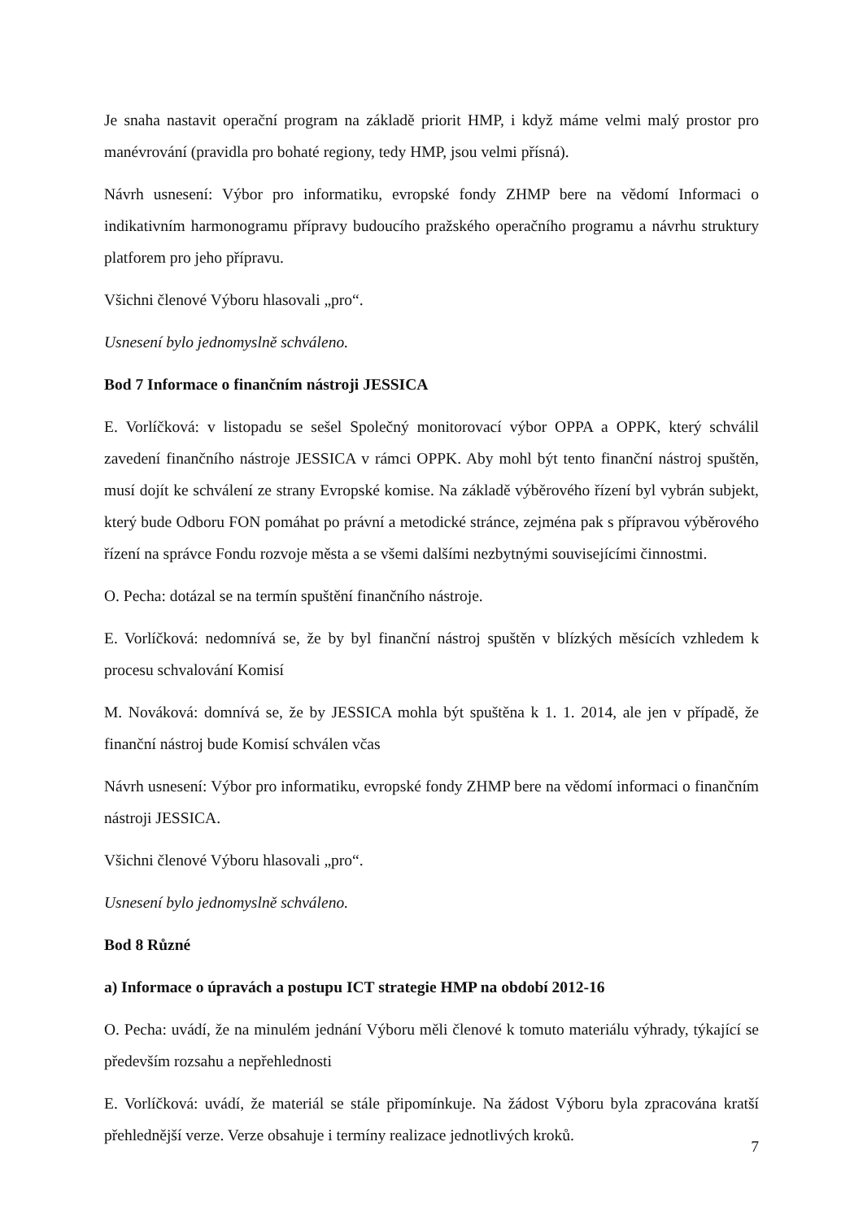Je snaha nastavit operační program na základě priorit HMP, i když máme velmi malý prostor pro manévrování (pravidla pro bohaté regiony, tedy HMP, jsou velmi přísná).
Návrh usnesení: Výbor pro informatiku, evropské fondy ZHMP bere na vědomí Informaci o indikativním harmonogramu přípravy budoucího pražského operačního programu a návrhu struktury platforem pro jeho přípravu.
Všichni členové Výboru hlasovali „pro“.
Usnesení bylo jednomyslně schváleno.
Bod 7 Informace o finančním nástroji JESSICA
E. Vorlíčková: v listopadu se sešel Společný monitorovací výbor OPPA a OPPK, který schválil zavedení finančního nástroje JESSICA v rámci OPPK. Aby mohl být tento finanční nástroj spuštěn, musí dojít ke schválení ze strany Evropské komise. Na základě výběrového řízení byl vybrán subjekt, který bude Odboru FON pomáhat po právní a metodické stránce, zejména pak s přípravou výběrového řízení na správce Fondu rozvoje města a se všemi dalšími nezbytnými souvisejícími činnostmi.
O. Pecha: dotázal se na termín spuštění finančního nástroje.
E. Vorlíčková: nedomnívá se, že by byl finanční nástroj spuštěn v blízkých měsících vzhledem k procesu schvalování Komisí
M. Nováková: domnívá se, že by JESSICA mohla být spuštěna k 1. 1. 2014, ale jen v případě, že finanční nástroj bude Komisí schválen včas
Návrh usnesení: Výbor pro informatiku, evropské fondy ZHMP bere na vědomí informaci o finančním nástroji JESSICA.
Všichni členové Výboru hlasovali „pro“.
Usnesení bylo jednomyslně schváleno.
Bod 8 Různé
a) Informace o úpravách a postupu ICT strategie HMP na období 2012-16
O. Pecha: uvádí, že na minulém jednání Výboru měli členové k tomuto materiálu výhrady, týkající se především rozsahu a nepřehlednosti
E. Vorlíčková: uvádí, že materiál se stále připomínkuje. Na žádost Výboru byla zpracována kratší přehlednější verze. Verze obsahuje i termíny realizace jednotlivých kroků.
7